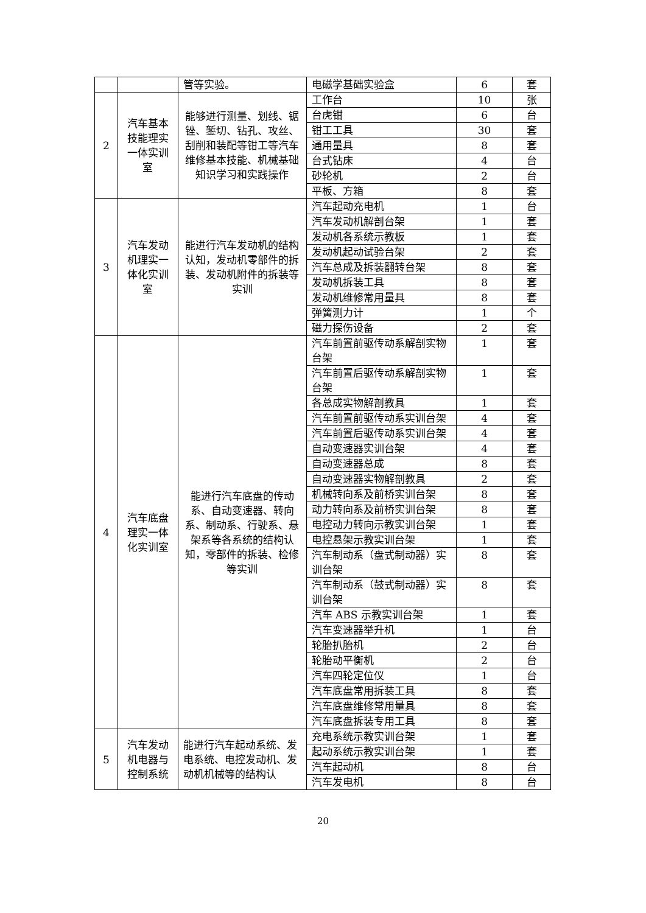| | | 管等实验。 | 电磁学基础实验盒 | 6 | 套 |
| 2 | 汽车基本技能理实一体实训室 | 能够进行测量、划线、锯锉、錾切、钻孔、攻丝、刮削和装配等钳工等汽车维修基本技能、机械基础知识学习和实践操作 | 工作台 | 10 | 张 |
| | | | 台虎钳 | 6 | 台 |
| | | | 钳工工具 | 30 | 套 |
| | | | 通用量具 | 8 | 套 |
| | | | 台式钻床 | 4 | 台 |
| | | | 砂轮机 | 2 | 台 |
| | | | 平板、方箱 | 8 | 套 |
| 3 | 汽车发动机理实一体化实训室 | 能进行汽车发动机的结构认知，发动机零部件的拆装、发动机附件的拆装等实训 | 汽车起动充电机 | 1 | 台 |
| | | | 汽车发动机解剖台架 | 1 | 套 |
| | | | 发动机各系统示教板 | 1 | 套 |
| | | | 发动机起动试验台架 | 2 | 套 |
| | | | 汽车总成及拆装翻转台架 | 8 | 套 |
| | | | 发动机拆装工具 | 8 | 套 |
| | | | 发动机维修常用量具 | 8 | 套 |
| | | | 弹簧测力计 | 1 | 个 |
| | | | 磁力探伤设备 | 2 | 套 |
| 4 | 汽车底盘理实一体化实训室 | 能进行汽车底盘的传动系、自动变速器、转向系、制动系、行驶系、悬架系等各系统的结构认知，零部件的拆装、检修等实训 | 汽车前置前驱传动系解剖实物台架 | 1 | 套 |
| | | | 汽车前置后驱传动系解剖实物台架 | 1 | 套 |
| | | | 各总成实物解剖教具 | 1 | 套 |
| | | | 汽车前置前驱传动系实训台架 | 4 | 套 |
| | | | 汽车前置后驱传动系实训台架 | 4 | 套 |
| | | | 自动变速器实训台架 | 4 | 套 |
| | | | 自动变速器总成 | 8 | 套 |
| | | | 自动变速器实物解剖教具 | 2 | 套 |
| | | | 机械转向系及前桥实训台架 | 8 | 套 |
| | | | 动力转向系及前桥实训台架 | 8 | 套 |
| | | | 电控动力转向示教实训台架 | 1 | 套 |
| | | | 电控悬架示教实训台架 | 1 | 套 |
| | | | 汽车制动系（盘式制动器）实训台架 | 8 | 套 |
| | | | 汽车制动系（鼓式制动器）实训台架 | 8 | 套 |
| | | | 汽车 ABS 示教实训台架 | 1 | 套 |
| | | | 汽车变速器举升机 | 1 | 台 |
| | | | 轮胎扒胎机 | 2 | 台 |
| | | | 轮胎动平衡机 | 2 | 台 |
| | | | 汽车四轮定位仪 | 1 | 台 |
| | | | 汽车底盘常用拆装工具 | 8 | 套 |
| | | | 汽车底盘维修常用量具 | 8 | 套 |
| | | | 汽车底盘拆装专用工具 | 8 | 套 |
| 5 | 汽车发动机电器与控制系统 | 能进行汽车起动系统、发电系统、电控发动机、发动机机械等的结构认 | 充电系统示教实训台架 | 1 | 套 |
| | | | 起动系统示教实训台架 | 1 | 套 |
| | | | 汽车起动机 | 8 | 台 |
| | | | 汽车发电机 | 8 | 台 |
20